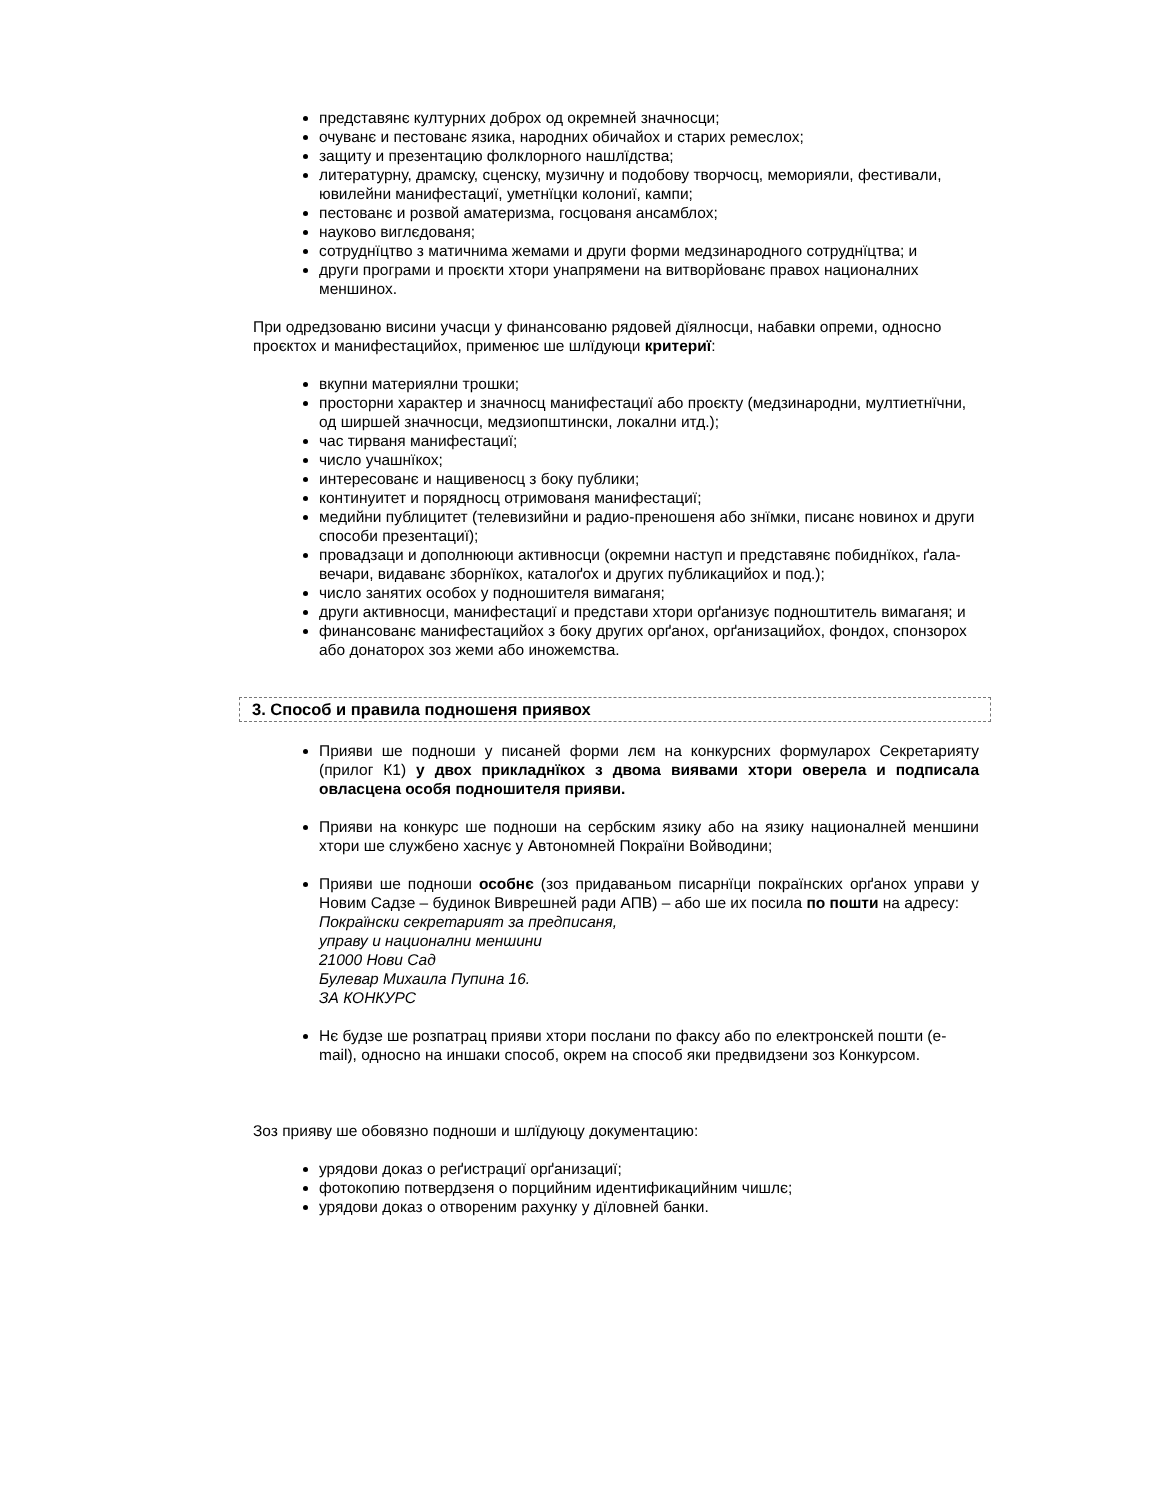представянє културних доброх од окремней значносци;
очуванє и пестованє язика, народних обичайох и старих ремеслох;
защиту и презентацию фолклорного нашлїдства;
литературну, драмску, сценску, музичну и подобову творчосц, меморияли, фестивали, ювилейни манифестациї, уметнїцки колониї, кампи;
пестованє и розвой аматеризма, госцованя ансамблох;
науково виглєдованя;
сотруднїцтво з матичнима жемами и други форми медзинародного сотруднїцтва; и
други програми и проєкти хтори унапрямени на витворйованє правох националних меншинох.
При одредзованю висини учасци у финансованю рядовей дїялносци, набавки опреми, односно проєктох и манифестацийох, применює ше шлїдуюци критериї:
вкупни материялни трошки;
просторни характер и значносц манифестациї або проєкту (медзинародни, мултиетнїчни, од ширшей значносци, медзиопштински, локални итд.);
час тирваня манифестациї;
число учашнїкох;
интересованє и нащивеносц з боку публики;
континуитет и порядносц отримованя манифестациї;
медийни публицитет (телевизийни и радио-преношеня або знїмки, писанє новинох и други способи презентациї);
провадзаци и дополнююци активносци (окремни наступ и представянє побиднїкох, ґала-вечари, видаванє зборнїкох, каталоґох и других публикацийох и под.);
число занятих особох у подношителя вимаганя;
други активносци, манифестациї и представи хтори орґанизує подноштитель вимаганя; и
финансованє манифестацийох з боку других орґанох, орґанизацийох, фондох, спонзорох або донаторох зоз жеми або иножемства.
3. Способ и правила подношеня приявох
Прияви ше подноши у писаней форми лєм на конкурсних формуларох Секретарияту (прилог К1) у двох прикладнїкох з двома виявами хтори оверела и подписала овласцена особя подношителя прияви.
Прияви на конкурс ше подноши на сербским язику або на язику националней меншини хтори ше службено хаснує у Автономней Покраїни Войводини;
Прияви ше подноши особнє (зоз придаваньом писарнїци покраїнских орґанох управи у Новим Садзе – будинок Виврешней ради АПВ) – або ше их посила по пошти на адресу:
Покраїнски секретарият за предписаня,
управу и национални меншини
21000 Нови Сад
Булевар Михаила Пупина 16.
ЗА КОНКУРС
Нє будзе ше розпатрац прияви хтори послани по факсу або по електронскей пошти (e-mail), односно на иншаки способ, окрем на способ яки предвидзени зоз Конкурсом.
Зоз прияву ше обовязно подноши и шлїдуюцу документацию:
урядови доказ о реґистрациї орґанизациї;
фотокопию потвердзеня о порцийним идентификацийним чишлє;
урядови доказ о отвореним рахунку у дїловней банки.